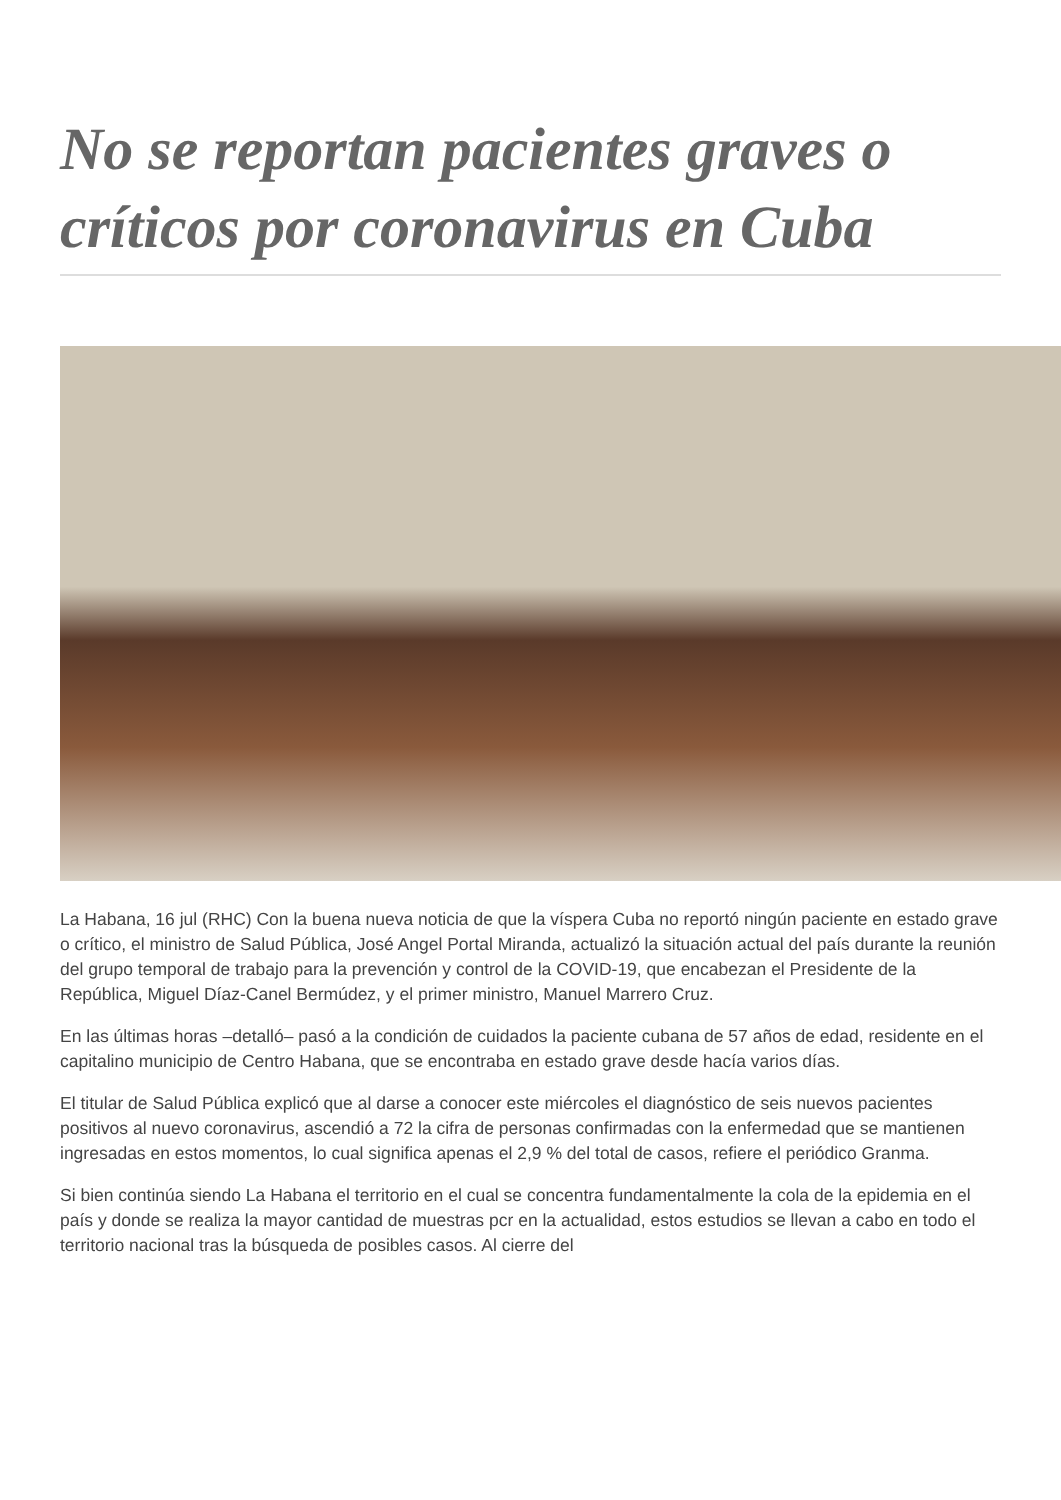No se reportan pacientes graves o críticos por coronavirus en Cuba
La Habana, 16 jul (RHC) Con la buena nueva noticia de que la víspera Cuba no reportó ningún paciente en estado grave o crítico, el ministro de Salud Pública, José Angel Portal Miranda, actualizó la situación actual del país durante la reunión del grupo temporal de trabajo para la prevención y control de la COVID-19, que encabezan el Presidente de la República, Miguel Díaz-Canel Bermúdez, y el primer ministro, Manuel Marrero Cruz.
En las últimas horas –detalló– pasó a la condición de cuidados la paciente cubana de 57 años de edad, residente en el capitalino municipio de Centro Habana, que se encontraba en estado grave desde hacía varios días.
El titular de Salud Pública explicó que al darse a conocer este miércoles el diagnóstico de seis nuevos pacientes positivos al nuevo coronavirus, ascendió a 72 la cifra de personas confirmadas con la enfermedad que se mantienen ingresadas en estos momentos, lo cual significa apenas el 2,9 % del total de casos, refiere el periódico Granma.
Si bien continúa siendo La Habana el territorio en el cual se concentra fundamentalmente la cola de la epidemia en el país y donde se realiza la mayor cantidad de muestras pcr en la actualidad, estos estudios se llevan a cabo en todo el territorio nacional tras la búsqueda de posibles casos. Al cierre del